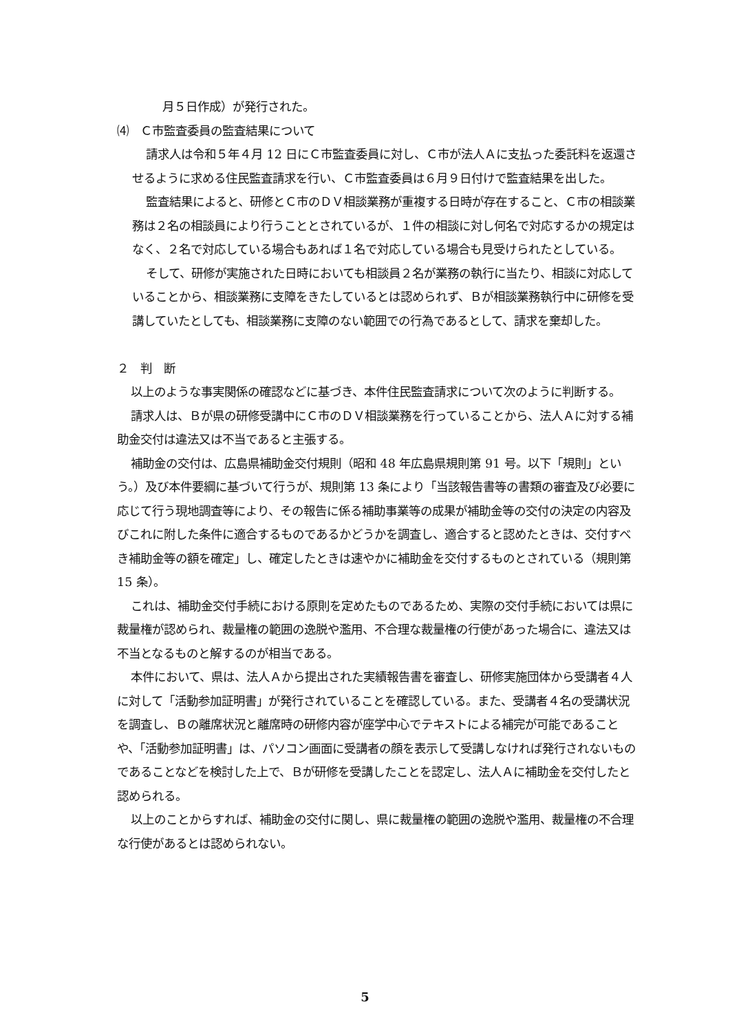月５日作成）が発行された。
⑷　Ｃ市監査委員の監査結果について
請求人は令和５年４月 12 日にＣ市監査委員に対し、Ｃ市が法人Ａに支払った委託料を返還させるように求める住民監査請求を行い、Ｃ市監査委員は６月９日付けで監査結果を出した。
監査結果によると、研修とＣ市のＤＶ相談業務が重複する日時が存在すること、Ｃ市の相談業務は２名の相談員により行うこととされているが、１件の相談に対し何名で対応するかの規定はなく、２名で対応している場合もあれば１名で対応している場合も見受けられたとしている。
そして、研修が実施された日時においても相談員２名が業務の執行に当たり、相談に対応していることから、相談業務に支障をきたしているとは認められず、Ｂが相談業務執行中に研修を受講していたとしても、相談業務に支障のない範囲での行為であるとして、請求を棄却した。
２　判　断
以上のような事実関係の確認などに基づき、本件住民監査請求について次のように判断する。
請求人は、Ｂが県の研修受講中にＣ市のＤＶ相談業務を行っていることから、法人Ａに対する補助金交付は違法又は不当であると主張する。
補助金の交付は、広島県補助金交付規則（昭和 48 年広島県規則第 91 号。以下「規則」という。）及び本件要綱に基づいて行うが、規則第 13 条により「当該報告書等の書類の審査及び必要に応じて行う現地調査等により、その報告に係る補助事業等の成果が補助金等の交付の決定の内容及びこれに附した条件に適合するものであるかどうかを調査し、適合すると認めたときは、交付すべき補助金等の額を確定」し、確定したときは速やかに補助金を交付するものとされている（規則第 15 条）。
これは、補助金交付手続における原則を定めたものであるため、実際の交付手続においては県に裁量権が認められ、裁量権の範囲の逸脱や濫用、不合理な裁量権の行使があった場合に、違法又は不当となるものと解するのが相当である。
本件において、県は、法人Ａから提出された実績報告書を審査し、研修実施団体から受講者４人に対して「活動参加証明書」が発行されていることを確認している。また、受講者４名の受講状況を調査し、Ｂの離席状況と離席時の研修内容が座学中心でテキストによる補完が可能であることや、「活動参加証明書」は、パソコン画面に受講者の顔を表示して受講しなければ発行されないものであることなどを検討した上で、Ｂが研修を受講したことを認定し、法人Ａに補助金を交付したと認められる。
以上のことからすれば、補助金の交付に関し、県に裁量権の範囲の逸脱や濫用、裁量権の不合理な行使があるとは認められない。
5